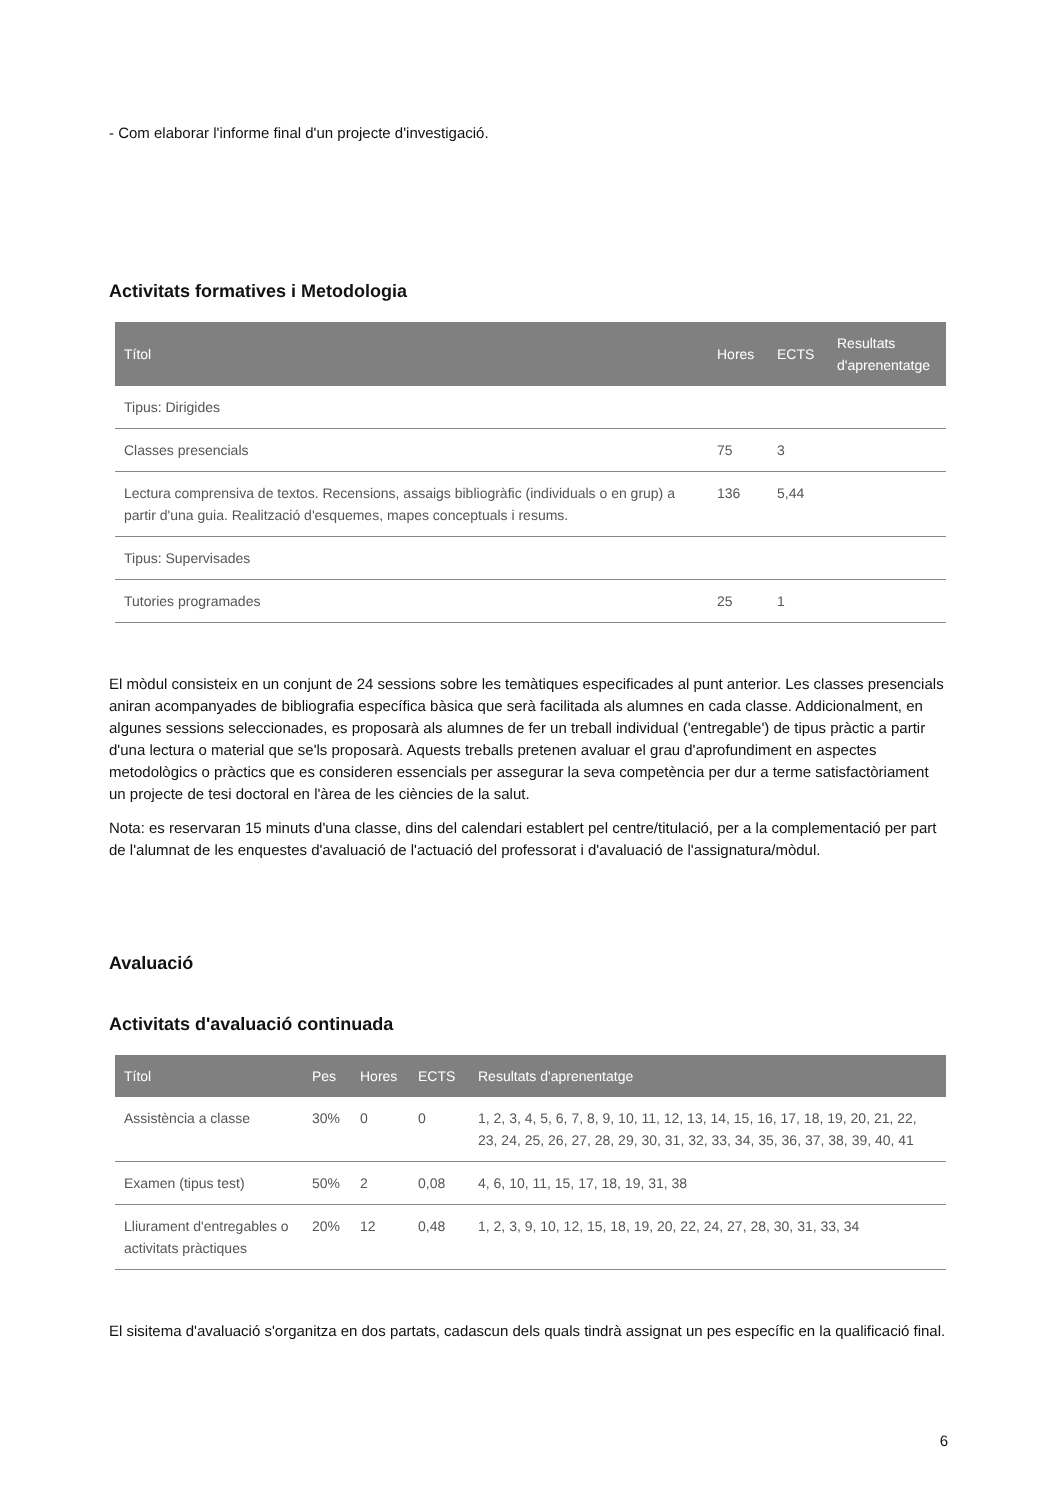- Com elaborar l'informe final d'un projecte d'investigació.
Activitats formatives i Metodologia
| Títol | Hores | ECTS | Resultats d'aprenentatge |
| --- | --- | --- | --- |
| Tipus: Dirigides | | | |
| Classes presencials | 75 | 3 | |
| Lectura comprensiva de textos. Recensions, assaigs bibliogràfic (individuals o en grup) a partir d'una guia. Realització d'esquemes, mapes conceptuals i resums. | 136 | 5,44 | |
| Tipus: Supervisades | | | |
| Tutories programades | 25 | 1 | |
El mòdul consisteix en un conjunt de 24 sessions sobre les temàtiques especificades al punt anterior. Les classes presencials aniran acompanyades de bibliografia específica bàsica que serà facilitada als alumnes en cada classe. Addicionalment, en algunes sessions seleccionades, es proposarà als alumnes de fer un treball individual ('entregable') de tipus pràctic a partir d'una lectura o material que se'ls proposarà. Aquests treballs pretenen avaluar el grau d'aprofundiment en aspectes metodològics o pràctics que es consideren essencials per assegurar la seva competència per dur a terme satisfactòriament un projecte de tesi doctoral en l'àrea de les ciències de la salut.
Nota: es reservaran 15 minuts d'una classe, dins del calendari establert pel centre/titulació, per a la complementació per part de l'alumnat de les enquestes d'avaluació de l'actuació del professorat i d'avaluació de l'assignatura/mòdul.
Avaluació
Activitats d'avaluació continuada
| Títol | Pes | Hores | ECTS | Resultats d'aprenentatge |
| --- | --- | --- | --- | --- |
| Assistència a classe | 30% | 0 | 0 | 1, 2, 3, 4, 5, 6, 7, 8, 9, 10, 11, 12, 13, 14, 15, 16, 17, 18, 19, 20, 21, 22, 23, 24, 25, 26, 27, 28, 29, 30, 31, 32, 33, 34, 35, 36, 37, 38, 39, 40, 41 |
| Examen (tipus test) | 50% | 2 | 0,08 | 4, 6, 10, 11, 15, 17, 18, 19, 31, 38 |
| Lliurament d'entregables o activitats pràctiques | 20% | 12 | 0,48 | 1, 2, 3, 9, 10, 12, 15, 18, 19, 20, 22, 24, 27, 28, 30, 31, 33, 34 |
El sisitema d'avaluació s'organitza en dos partats, cadascun dels quals tindrà assignat un pes específic en la qualificació final.
6